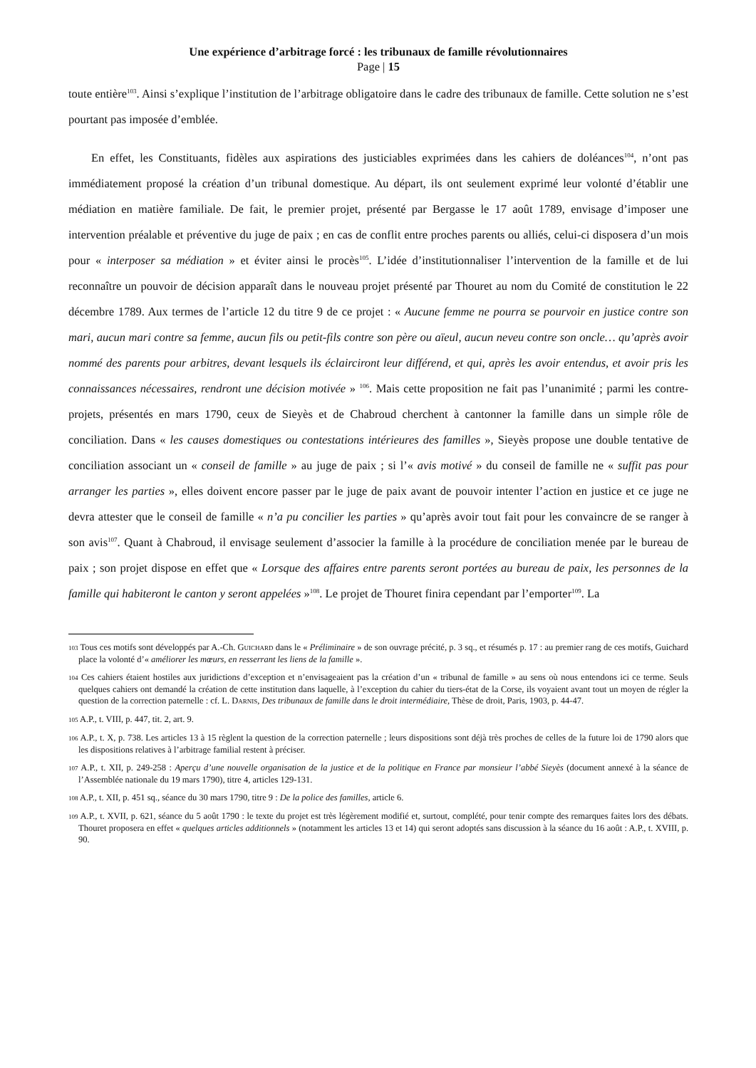Une expérience d’arbitrage forcé : les tribunaux de famille révolutionnaires
Page | 15
toute entière<sup>103</sup>. Ainsi s’explique l’institution de l’arbitrage obligatoire dans le cadre des tribunaux de famille. Cette solution ne s’est pourtant pas imposée d’emblée.
En effet, les Constituants, fidèles aux aspirations des justiciables exprimées dans les cahiers de doléances<sup>104</sup>, n’ont pas immédiatement proposé la création d’un tribunal domestique. Au départ, ils ont seulement exprimé leur volonté d’établir une médiation en matière familiale. De fait, le premier projet, présenté par Bergasse le 17 août 1789, envisage d’imposer une intervention préalable et préventive du juge de paix ; en cas de conflit entre proches parents ou alliés, celui-ci disposera d’un mois pour « interposer sa médiation » et éviter ainsi le procès<sup>105</sup>. L’idée d’institutionnaliser l’intervention de la famille et de lui reconnaître un pouvoir de décision apparaît dans le nouveau projet présenté par Thouret au nom du Comité de constitution le 22 décembre 1789. Aux termes de l’article 12 du titre 9 de ce projet : « Aucune femme ne pourra se pourvoir en justice contre son mari, aucun mari contre sa femme, aucun fils ou petit-fils contre son père ou aïeul, aucun neveu contre son oncle… qu’après avoir nommé des parents pour arbitres, devant lesquels ils éclairciront leur différend, et qui, après les avoir entendus, et avoir pris les connaissances nécessaires, rendront une décision motivée » <sup>106</sup>. Mais cette proposition ne fait pas l’unanimité ; parmi les contre-projets, présentés en mars 1790, ceux de Sieyès et de Chabroud cherchent à cantonner la famille dans un simple rôle de conciliation. Dans « les causes domestiques ou contestations intérieures des familles », Sieyès propose une double tentative de conciliation associant un « conseil de famille » au juge de paix ; si l’« avis motivé » du conseil de famille ne « suffit pas pour arranger les parties », elles doivent encore passer par le juge de paix avant de pouvoir intenter l’action en justice et ce juge ne devra attester que le conseil de famille « n’a pu concilier les parties » qu’après avoir tout fait pour les convaincre de se ranger à son avis<sup>107</sup>. Quant à Chabroud, il envisage seulement d’associer la famille à la procédure de conciliation menée par le bureau de paix ; son projet dispose en effet que « Lorsque des affaires entre parents seront portées au bureau de paix, les personnes de la famille qui habiteront le canton y seront appelées »<sup>108</sup>. Le projet de Thouret finira cependant par l’emporter<sup>109</sup>. La
103 Tous ces motifs sont développés par A.-Ch. GUICHARD dans le « Préliminaire » de son ouvrage précité, p. 3 sq., et résumés p. 17 : au premier rang de ces motifs, Guichard place la volonté d’« améliorer les mœurs, en resserrant les liens de la famille ».
104 Ces cahiers étaient hostiles aux juridictions d’exception et n’envisageaient pas la création d’un « tribunal de famille » au sens où nous entendons ici ce terme. Seuls quelques cahiers ont demandé la création de cette institution dans laquelle, à l’exception du cahier du tiers-état de la Corse, ils voyaient avant tout un moyen de régler la question de la correction paternelle : cf. L. DARNIS, Des tribunaux de famille dans le droit intermédiaire, Thèse de droit, Paris, 1903, p. 44-47.
105 A.P., t. VIII, p. 447, tit. 2, art. 9.
106 A.P., t. X, p. 738. Les articles 13 à 15 règlent la question de la correction paternelle ; leurs dispositions sont déjà très proches de celles de la future loi de 1790 alors que les dispositions relatives à l’arbitrage familial restent à préciser.
107 A.P., t. XII, p. 249-258 : Aperçu d’une nouvelle organisation de la justice et de la politique en France par monsieur l’abbé Sieyès (document annexé à la séance de l’Assemblée nationale du 19 mars 1790), titre 4, articles 129-131.
108 A.P., t. XII, p. 451 sq., séance du 30 mars 1790, titre 9 : De la police des familles, article 6.
109 A.P., t. XVII, p. 621, séance du 5 août 1790 : le texte du projet est très légèrement modifié et, surtout, complété, pour tenir compte des remarques faites lors des débats. Thouret proposera en effet « quelques articles additionnels » (notamment les articles 13 et 14) qui seront adoptés sans discussion à la séance du 16 août : A.P., t. XVIII, p. 90.